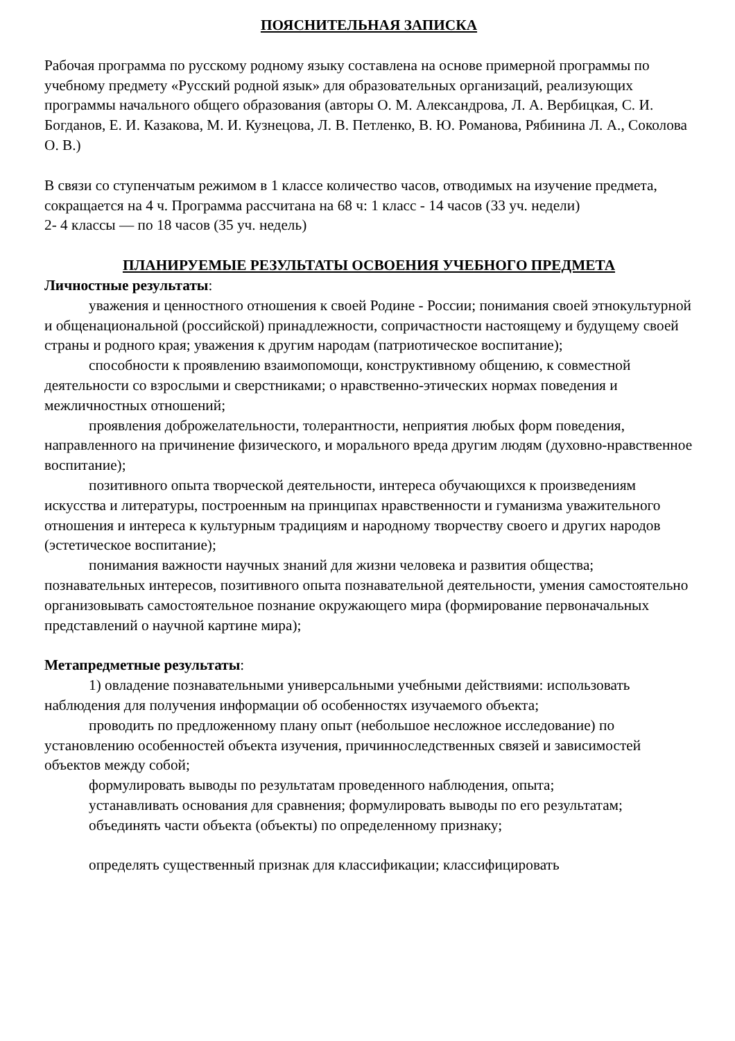ПОЯСНИТЕЛЬНАЯ ЗАПИСКА
Рабочая программа по русскому родному языку составлена на основе примерной программы по учебному предмету «Русский родной язык» для образовательных организаций, реализующих программы начального общего образования (авторы О. М. Александрова, Л. А. Вербицкая, С. И. Богданов, Е. И. Казакова, М. И. Кузнецова, Л. В. Петленко, В. Ю. Романова, Рябинина Л. А., Соколова О. В.)
В связи со ступенчатым режимом в 1 классе количество часов, отводимых на изучение предмета, сокращается на 4 ч. Программа рассчитана на 68 ч: 1 класс - 14 часов (33 уч. недели)
2- 4 классы — по 18 часов (35 уч. недель)
ПЛАНИРУЕМЫЕ РЕЗУЛЬТАТЫ ОСВОЕНИЯ УЧЕБНОГО ПРЕДМЕТА
Личностные результаты:
уважения и ценностного отношения к своей Родине - России; понимания своей этнокультурной и общенациональной (российской) принадлежности, сопричастности настоящему и будущему своей страны и родного края; уважения к другим народам (патриотическое воспитание);
способности к проявлению взаимопомощи, конструктивному общению, к совместной деятельности со взрослыми и сверстниками; о нравственно-этических нормах поведения и межличностных отношений;
проявления доброжелательности, толерантности, неприятия любых форм поведения, направленного на причинение физического, и морального вреда другим людям (духовно-нравственное воспитание);
позитивного опыта творческой деятельности, интереса обучающихся к произведениям искусства и литературы, построенным на принципах нравственности и гуманизма уважительного отношения и интереса к культурным традициям и народному творчеству своего и других народов (эстетическое воспитание);
понимания важности научных знаний для жизни человека и развития общества; познавательных интересов, позитивного опыта познавательной деятельности, умения самостоятельно организовывать самостоятельное познание окружающего мира (формирование первоначальных представлений о научной картине мира);
Метапредметные результаты:
1) овладение познавательными универсальными учебными действиями: использовать наблюдения для получения информации об особенностях изучаемого объекта;
проводить по предложенному плану опыт (небольшое несложное исследование) по установлению особенностей объекта изучения, причинноследственных связей и зависимостей объектов между собой;
формулировать выводы по результатам проведенного наблюдения, опыта;
устанавливать основания для сравнения; формулировать выводы по его результатам;
объединять части объекта (объекты) по определенному признаку;
определять существенный признак для классификации; классифицировать